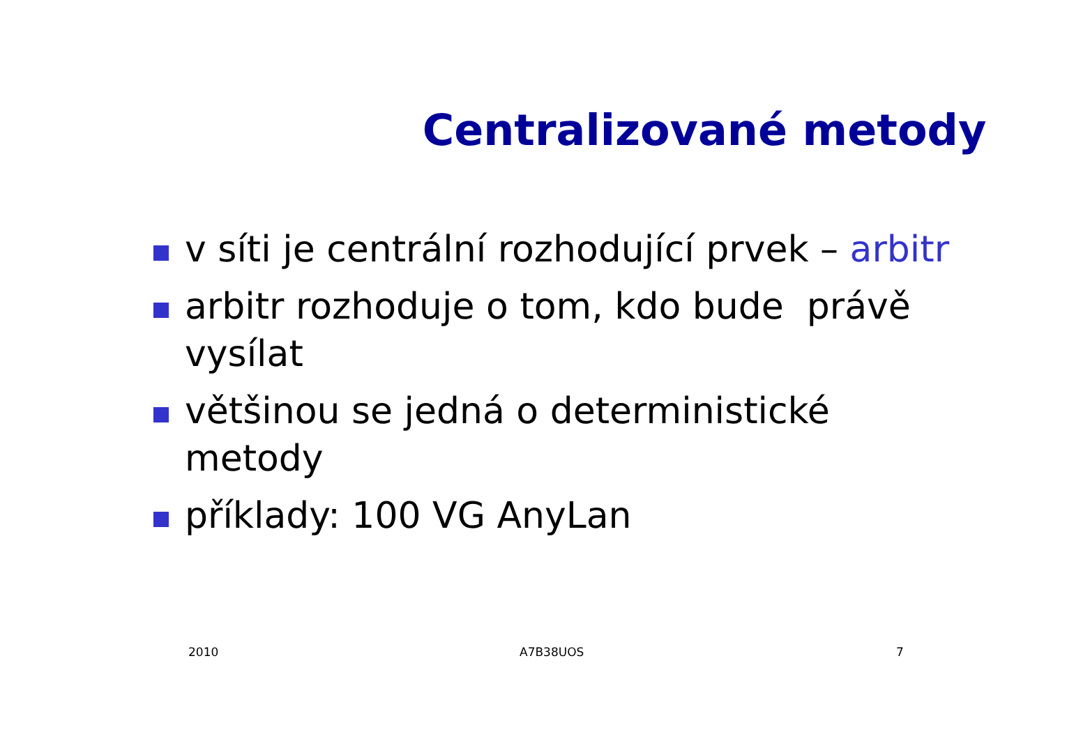Centralizované metody
v síti je centrální rozhodující prvek – arbitr
arbitr rozhoduje o tom, kdo bude právě vysílat
většinou se jedná o deterministické metody
příklady: 100 VG AnyLan
2010 A7B38UOS 7